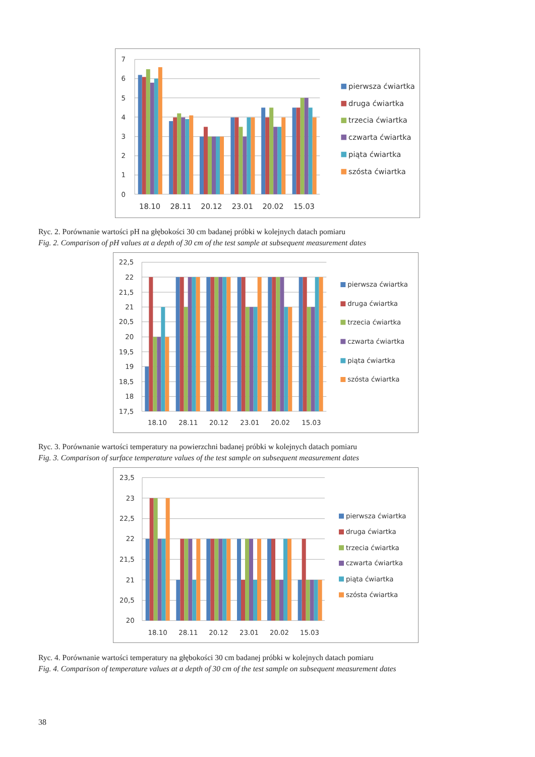7
6
5
4
3
2
1
0
18.10
28.11
20.12
23.01
20.02
15.03
pierwsza ćwiartka
druga ćwiartka
trzecia ćwiartka
czwarta ćwiartka
piąta ćwiartka
szósta ćwiartka
Ryc. 2. Porównanie wartości pH na głębokości 30 cm badanej próbki w kolejnych datach pomiaru
Fig. 2. Comparison of pH values at a depth of 30 cm of the test sample at subsequent measurement dates
22,5
22
21,5
21
20,5
20
19,5
19
18,5
18
17,5
18.10
28.11
20.12
23.01
20.02
15.03
pierwsza ćwiartka
druga ćwiartka
trzecia ćwiartka
czwarta ćwiartka
piąta ćwiartka
szósta ćwiartka
Ryc. 3. Porównanie wartości temperatury na powierzchni badanej próbki w kolejnych datach pomiaru
Fig. 3. Comparison of surface temperature values of the test sample on subsequent measurement dates
23,5
23
22,5
22
21,5
21
20,5
20
18.10
28.11
20.12
23.01
20.02
15.03
pierwsza ćwiartka
druga ćwiartka
trzecia ćwiartka
czwarta ćwiartka
piąta ćwiartka
szósta ćwiartka
Ryc. 4. Porównanie wartości temperatury na głębokości 30 cm badanej próbki w kolejnych datach pomiaru
Fig. 4. Comparison of temperature values at a depth of 30 cm of the test sample on subsequent measurement dates
38